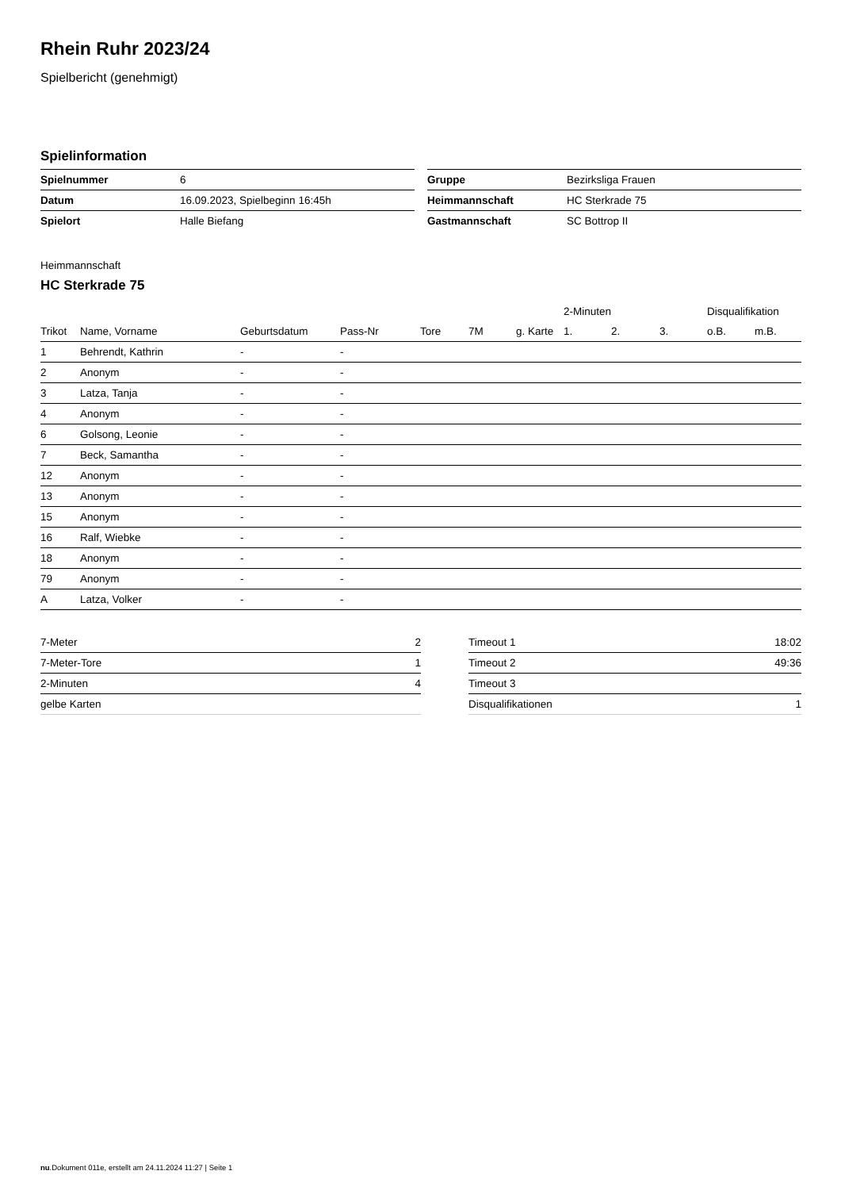Rhein Ruhr 2023/24
Spielbericht (genehmigt)
Spielinformation
| Spielnummer | 6 |
| Datum | 16.09.2023, Spielbeginn 16:45h |
| Spielort | Halle Biefang |
| Gruppe | Bezirksliga Frauen |
| Heimmannschaft | HC Sterkrade 75 |
| Gastmannschaft | SC Bottrop II |
Heimmannschaft
HC Sterkrade 75
| | | | | | | | 2-Minuten | | | Disqualifikation | |
| --- | --- | --- | --- | --- | --- | --- | --- | --- | --- | --- | --- |
| Trikot | Name, Vorname | Geburtsdatum | Pass-Nr | Tore | 7M | g. Karte | 1. | 2. | 3. | o.B. | m.B. |
| 1 | Behrendt, Kathrin | - | - | | | | | | | | |
| 2 | Anonym | - | - | | | | | | | | |
| 3 | Latza, Tanja | - | - | | | | | | | | |
| 4 | Anonym | - | - | | | | | | | | |
| 6 | Golsong, Leonie | - | - | | | | | | | | |
| 7 | Beck, Samantha | - | - | | | | | | | | |
| 12 | Anonym | - | - | | | | | | | | |
| 13 | Anonym | - | - | | | | | | | | |
| 15 | Anonym | - | - | | | | | | | | |
| 16 | Ralf, Wiebke | - | - | | | | | | | | |
| 18 | Anonym | - | - | | | | | | | | |
| 79 | Anonym | - | - | | | | | | | | |
| A | Latza, Volker | - | - | | | | | | | | |
| 7-Meter | 2 |
| 7-Meter-Tore | 1 |
| 2-Minuten | 4 |
| gelbe Karten | |
| Timeout 1 | 18:02 |
| Timeout 2 | 49:36 |
| Timeout 3 | |
| Disqualifikationen | 1 |
nu.Dokument 011e, erstellt am 24.11.2024 11:27 | Seite 1